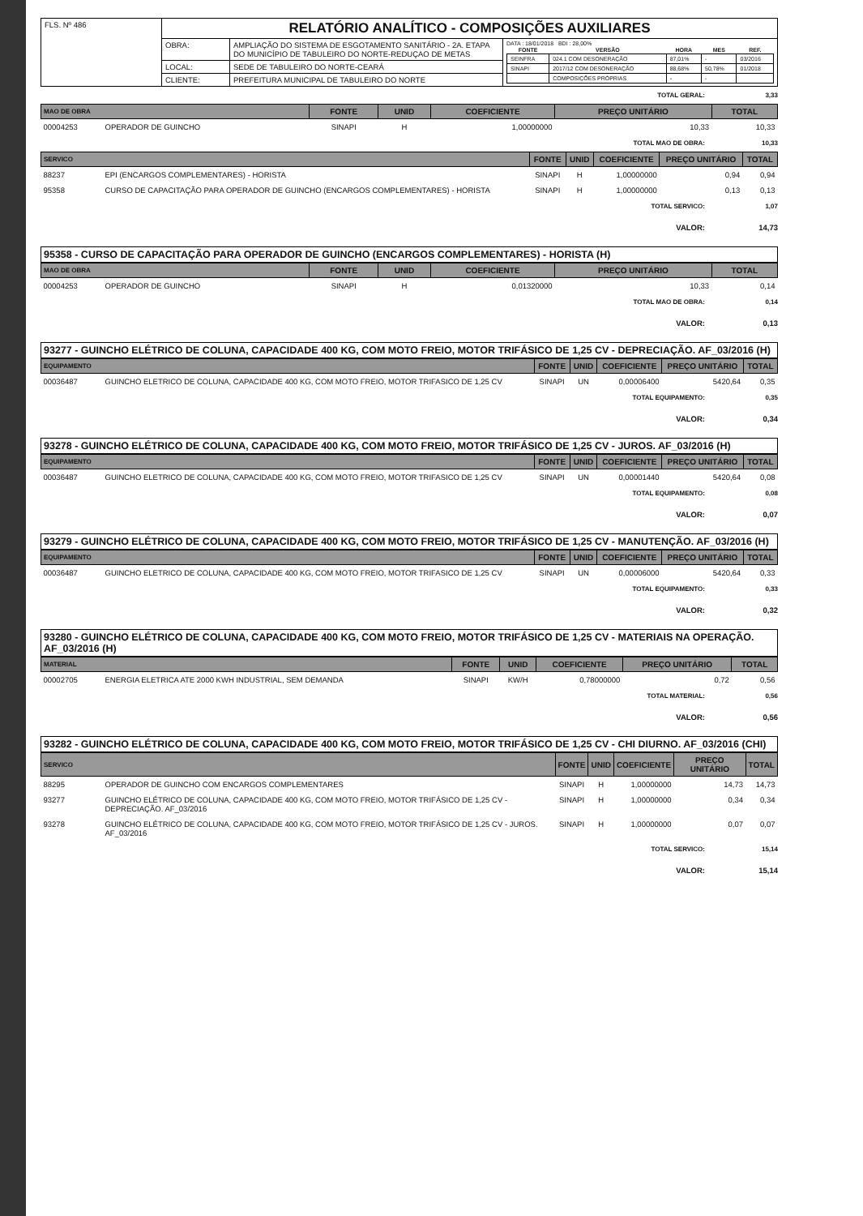| FLS. Nº 486 | RELATÓRIO ANALÍTICO - COMPOSIÇÕES AUXILIARES | | |
| | OBRA: | AMPLIAÇÃO DO SISTEMA DE ESGOTAMENTO SANITÁRIO - 2A. ETAPA DO MUNICÍPIO DE TABULEIRO DO NORTE-REDUÇAO DE METAS | DATA : 18/01/2018 BDI : 28,00% / FONTE / VERSÃO / HORA / MES / REF. / / --- / --- / --- / --- / --- / / SEINFRA / 024.1 COM DESONERAÇÃO / 87,01% / - / 03/2016 / / SINAPI / 2017/12 COM DESONERAÇÃO / 88,68% / 50,78% / 01/2018 / / / COMPOSIÇÕES PRÓPRIAS / - / - / / |
| | LOCAL: | SEDE DE TABULEIRO DO NORTE-CEARÁ | |
| | CLIENTE: | PREFEITURA MUNICIPAL DE TABULEIRO DO NORTE | |
TOTAL GERAL: 3,33
| MAO DE OBRA | | FONTE | UNID | COEFICIENTE | PREÇO UNITÁRIO | TOTAL |
| --- | --- | --- | --- | --- | --- | --- |
| 00004253 | OPERADOR DE GUINCHO | SINAPI | H | 1,00000000 | 10,33 | 10,33 |
TOTAL MAO DE OBRA: 10,33
| SERVICO | | FONTE | UNID | COEFICIENTE | PREÇO UNITÁRIO | TOTAL |
| --- | --- | --- | --- | --- | --- | --- |
| 88237 | EPI (ENCARGOS COMPLEMENTARES) - HORISTA | SINAPI | H | 1,00000000 | 0,94 | 0,94 |
| 95358 | CURSO DE CAPACITAÇÃO PARA OPERADOR DE GUINCHO (ENCARGOS COMPLEMENTARES) - HORISTA | SINAPI | H | 1,00000000 | 0,13 | 0,13 |
TOTAL SERVICO: 1,07
VALOR: 14,73
95358 - CURSO DE CAPACITAÇÃO PARA OPERADOR DE GUINCHO (ENCARGOS COMPLEMENTARES) - HORISTA (H)
| MAO DE OBRA | | FONTE | UNID | COEFICIENTE | PREÇO UNITÁRIO | TOTAL |
| --- | --- | --- | --- | --- | --- | --- |
| 00004253 | OPERADOR DE GUINCHO | SINAPI | H | 0,01320000 | 10,33 | 0,14 |
TOTAL MAO DE OBRA: 0,14
VALOR: 0,13
93277 - GUINCHO ELÉTRICO DE COLUNA, CAPACIDADE 400 KG, COM MOTO FREIO, MOTOR TRIFÁSICO DE 1,25 CV - DEPRECIAÇÃO. AF_03/2016 (H)
| EQUIPAMENTO | | FONTE | UNID | COEFICIENTE | PREÇO UNITÁRIO | TOTAL |
| --- | --- | --- | --- | --- | --- | --- |
| 00036487 | GUINCHO ELETRICO DE COLUNA, CAPACIDADE 400 KG, COM MOTO FREIO, MOTOR TRIFASICO DE 1,25 CV | SINAPI | UN | 0,00006400 | 5420,64 | 0,35 |
TOTAL EQUIPAMENTO: 0,35
VALOR: 0,34
93278 - GUINCHO ELÉTRICO DE COLUNA, CAPACIDADE 400 KG, COM MOTO FREIO, MOTOR TRIFÁSICO DE 1,25 CV - JUROS. AF_03/2016 (H)
| EQUIPAMENTO | | FONTE | UNID | COEFICIENTE | PREÇO UNITÁRIO | TOTAL |
| --- | --- | --- | --- | --- | --- | --- |
| 00036487 | GUINCHO ELETRICO DE COLUNA, CAPACIDADE 400 KG, COM MOTO FREIO, MOTOR TRIFASICO DE 1,25 CV | SINAPI | UN | 0,00001440 | 5420,64 | 0,08 |
TOTAL EQUIPAMENTO: 0,08
VALOR: 0,07
93279 - GUINCHO ELÉTRICO DE COLUNA, CAPACIDADE 400 KG, COM MOTO FREIO, MOTOR TRIFÁSICO DE 1,25 CV - MANUTENÇÃO. AF_03/2016 (H)
| EQUIPAMENTO | | FONTE | UNID | COEFICIENTE | PREÇO UNITÁRIO | TOTAL |
| --- | --- | --- | --- | --- | --- | --- |
| 00036487 | GUINCHO ELETRICO DE COLUNA, CAPACIDADE 400 KG, COM MOTO FREIO, MOTOR TRIFASICO DE 1,25 CV | SINAPI | UN | 0,00006000 | 5420,64 | 0,33 |
TOTAL EQUIPAMENTO: 0,33
VALOR: 0,32
93280 - GUINCHO ELÉTRICO DE COLUNA, CAPACIDADE 400 KG, COM MOTO FREIO, MOTOR TRIFÁSICO DE 1,25 CV - MATERIAIS NA OPERAÇÃO. AF_03/2016 (H)
| MATERIAL | | FONTE | UNID | COEFICIENTE | PREÇO UNITÁRIO | TOTAL |
| --- | --- | --- | --- | --- | --- | --- |
| 00002705 | ENERGIA ELETRICA ATE 2000 KWH INDUSTRIAL, SEM DEMANDA | SINAPI | KW/H | 0,78000000 | 0,72 | 0,56 |
TOTAL MATERIAL: 0,56
VALOR: 0,56
93282 - GUINCHO ELÉTRICO DE COLUNA, CAPACIDADE 400 KG, COM MOTO FREIO, MOTOR TRIFÁSICO DE 1,25 CV - CHI DIURNO. AF_03/2016 (CHI)
| SERVICO | | FONTE | UNID | COEFICIENTE | PREÇO UNITÁRIO | TOTAL |
| --- | --- | --- | --- | --- | --- | --- |
| 88295 | OPERADOR DE GUINCHO COM ENCARGOS COMPLEMENTARES | SINAPI | H | 1,00000000 | 14,73 | 14,73 |
| 93277 | GUINCHO ELÉTRICO DE COLUNA, CAPACIDADE 400 KG, COM MOTO FREIO, MOTOR TRIFÁSICO DE 1,25 CV - DEPRECIAÇÃO. AF_03/2016 | SINAPI | H | 1,00000000 | 0,34 | 0,34 |
| 93278 | GUINCHO ELÉTRICO DE COLUNA, CAPACIDADE 400 KG, COM MOTO FREIO, MOTOR TRIFÁSICO DE 1,25 CV - JUROS. AF_03/2016 | SINAPI | H | 1,00000000 | 0,07 | 0,07 |
TOTAL SERVICO: 15,14
VALOR: 15,14